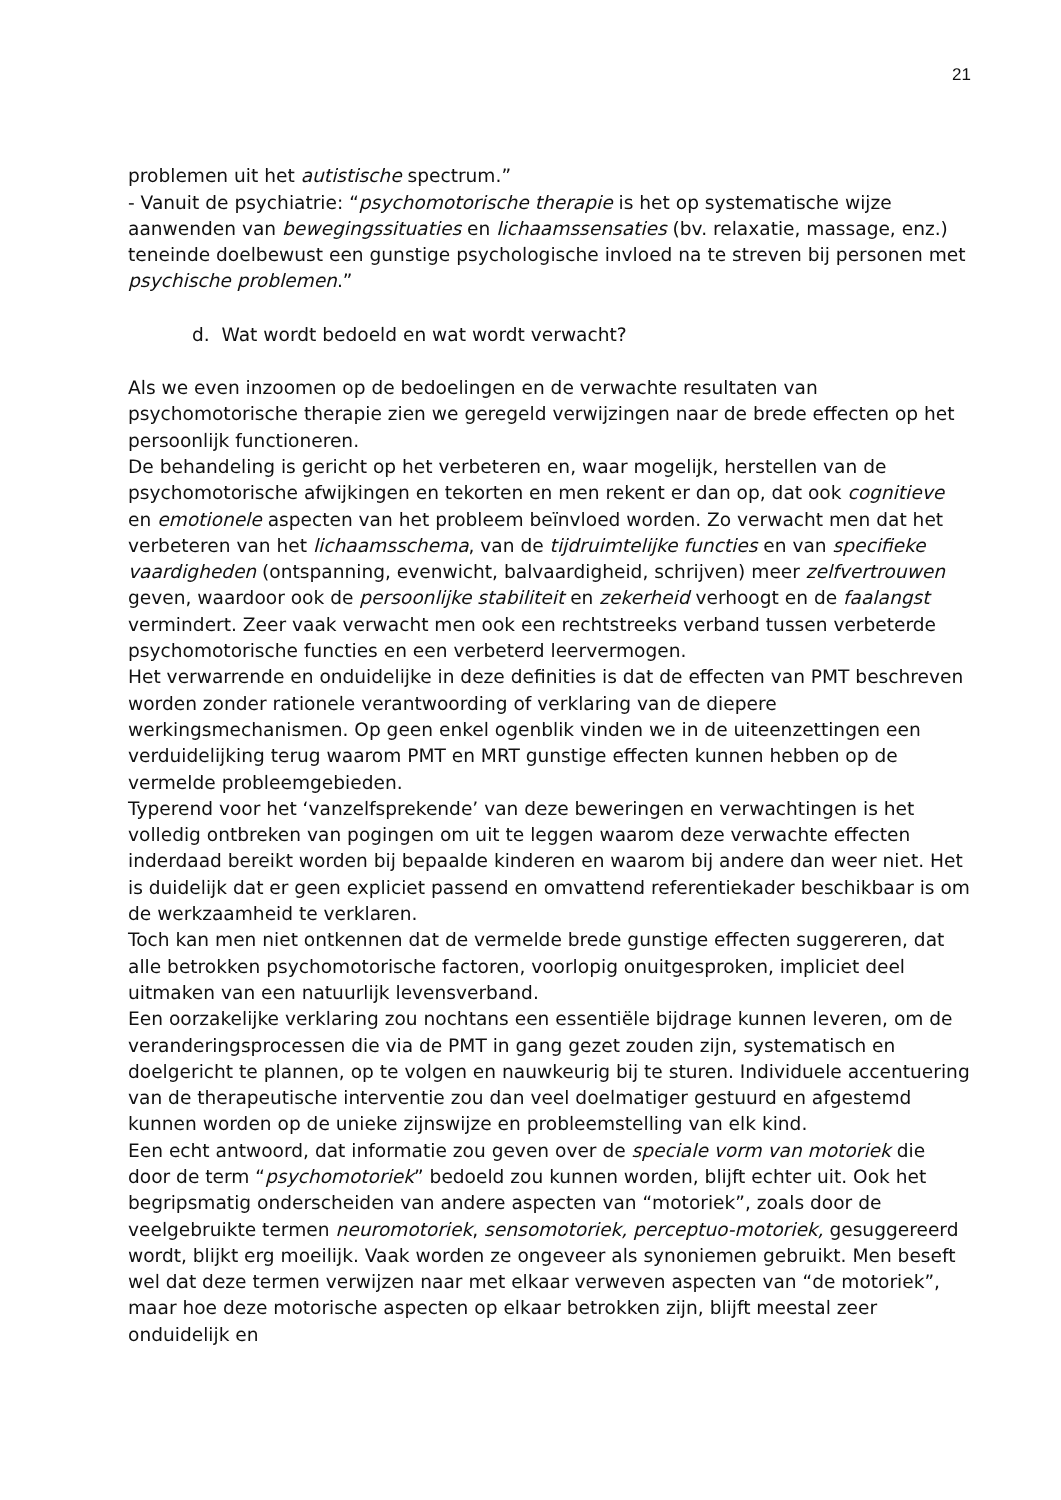21
problemen uit het autistische spectrum.”
- Vanuit de psychiatrie: “psychomotorische therapie is het op systematische wijze aanwenden van bewegingssituaties en lichaamssensaties (bv. relaxatie, massage, enz.) teneinde doelbewust een gunstige psychologische invloed na te streven bij personen met psychische problemen.”
d. Wat wordt bedoeld en wat wordt verwacht?
Als we even inzoomen op de bedoelingen en de verwachte resultaten van psychomotorische therapie zien we geregeld verwijzingen naar de brede effecten op het persoonlijk functioneren.
De behandeling is gericht op het verbeteren en, waar mogelijk, herstellen van de psychomotorische afwijkingen en tekorten en men rekent er dan op, dat ook cognitieve en emotionele aspecten van het probleem beïnvloed worden. Zo verwacht men dat het verbeteren van het lichaamsschema, van de tijdruimtelijke functies en van specifieke vaardigheden (ontspanning, evenwicht, balvaardigheid, schrijven) meer zelfvertrouwen geven, waardoor ook de persoonlijke stabiliteit en zekerheid verhoogt en de faalangst vermindert. Zeer vaak verwacht men ook een rechtstreeks verband tussen verbeterde psychomotorische functies en een verbeterd leervermogen.
Het verwarrende en onduidelijke in deze definities is dat de effecten van PMT beschreven worden zonder rationele verantwoording of verklaring van de diepere werkingsmechanismen. Op geen enkel ogenblik vinden we in de uiteenzettingen een verduidelijking terug waarom PMT en MRT gunstige effecten kunnen hebben op de vermelde probleemgebieden.
Typerend voor het ‘vanzelfsprekende’ van deze beweringen en verwachtingen is het volledig ontbreken van pogingen om uit te leggen waarom deze verwachte effecten inderdaad bereikt worden bij bepaalde kinderen en waarom bij andere dan weer niet. Het is duidelijk dat er geen expliciet passend en omvattend referentiekader beschikbaar is om de werkzaamheid te verklaren.
Toch kan men niet ontkennen dat de vermelde brede gunstige effecten suggereren, dat alle betrokken psychomotorische factoren, voorlopig onuitgesproken, impliciet deel uitmaken van een natuurlijk levensverband.
Een oorzakelijke verklaring zou nochtans een essentiële bijdrage kunnen leveren, om de veranderingsprocessen die via de PMT in gang gezet zouden zijn, systematisch en doelgericht te plannen, op te volgen en nauwkeurig bij te sturen. Individuele accentuering van de therapeutische interventie zou dan veel doelmatiger gestuurd en afgestemd kunnen worden op de unieke zijnswijze en probleemstelling van elk kind.
Een echt antwoord, dat informatie zou geven over de speciale vorm van motoriek die door de term “psychomotoriek” bedoeld zou kunnen worden, blijft echter uit. Ook het begripsmatig onderscheiden van andere aspecten van “motoriek”, zoals door de veelgebruikte termen neuromotoriek, sensomotoriek, perceptuo-motoriek, gesuggereerd wordt, blijkt erg moeilijk. Vaak worden ze ongeveer als synoniemen gebruikt. Men beseft wel dat deze termen verwijzen naar met elkaar verweven aspecten van “de motoriek”, maar hoe deze motorische aspecten op elkaar betrokken zijn, blijft meestal zeer onduidelijk en